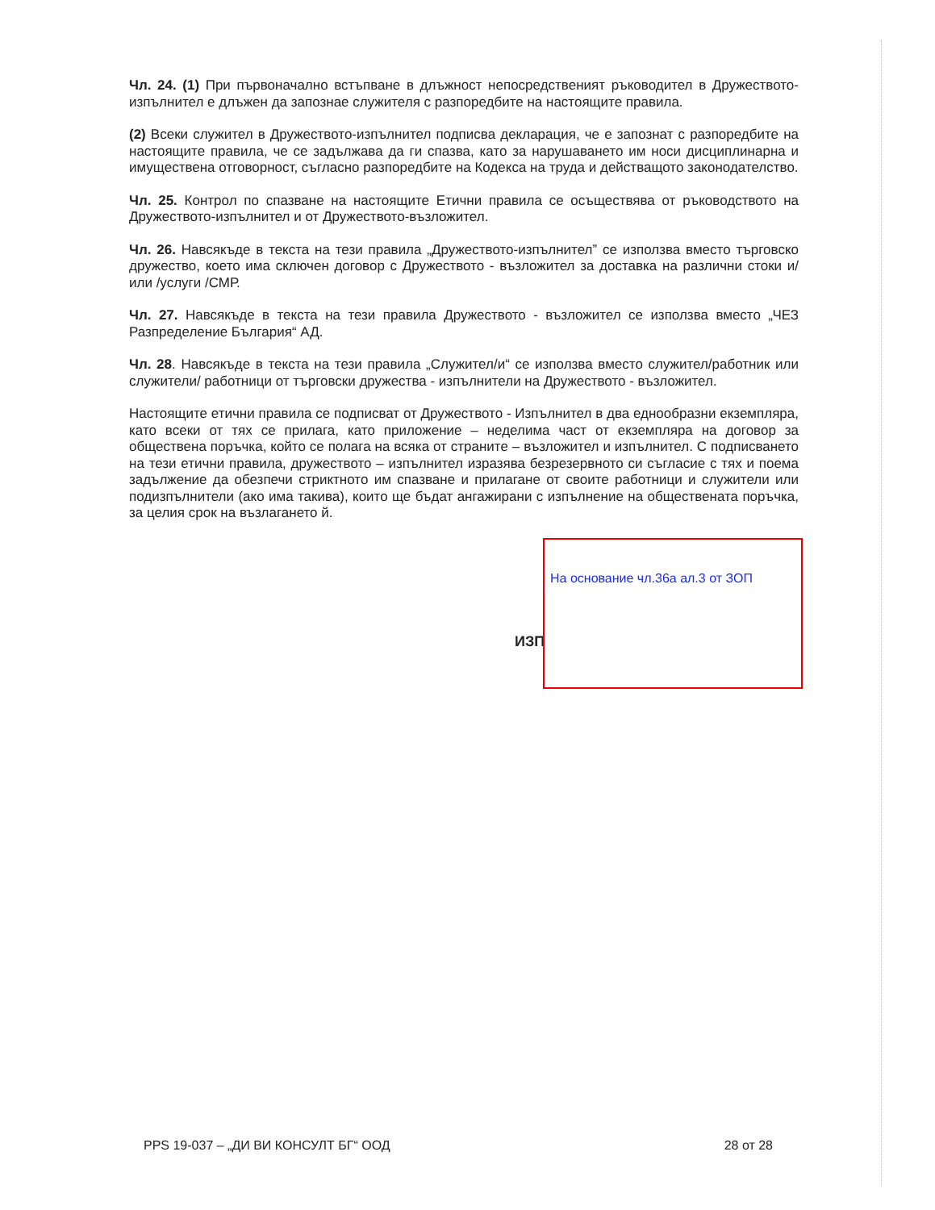Чл. 24. (1) При първоначално встъпване в длъжност непосредственият ръководител в Дружеството-изпълнител е длъжен да запознае служителя с разпоредбите на настоящите правила.
(2) Всеки служител в Дружеството-изпълнител подписва декларация, че е запознат с разпоредбите на настоящите правила, че се задължава да ги спазва, като за нарушаването им носи дисциплинарна и имуществена отговорност, съгласно разпоредбите на Кодекса на труда и действащото законодателство.
Чл. 25. Контрол по спазване на настоящите Етични правила се осъществява от ръководството на Дружеството-изпълнител и от Дружеството-възложител.
Чл. 26. Навсякъде в текста на тези правила „Дружеството-изпълнител” се използва вместо търговско дружество, което има сключен договор с Дружеството - възложител за доставка на различни стоки и/или /услуги /СМР.
Чл. 27. Навсякъде в текста на тези правила Дружеството - възложител се използва вместо „ЧЕЗ Разпределение България“ АД.
Чл. 28. Навсякъде в текста на тези правила „Служител/и“ се използва вместо служител/работник или служители/ работници от търговски дружества - изпълнители на Дружеството - възложител.
Настоящите етични правила се подписват от Дружеството - Изпълнител в два еднообразни екземпляра, като всеки от тях се прилага, като приложение – неделима част от екземпляра на договор за обществена поръчка, който се полага на всяка от страните – възложител и изпълнител. С подписването на тези етични правила, дружеството – изпълнител изразява безрезервното си съгласие с тях и поема задължение да обезпечи стриктното им спазване и прилагане от своите работници и служители или подизпълнители (ако има такива), които ще бъдат ангажирани с изпълнение на обществената поръчка, за целия срок на възлагането й.
ИЗП
На основание чл.36а ал.3 от ЗОП
PPS 19-037 – „ДИ ВИ КОНСУЛТ БГ“ ООД 28 от 28